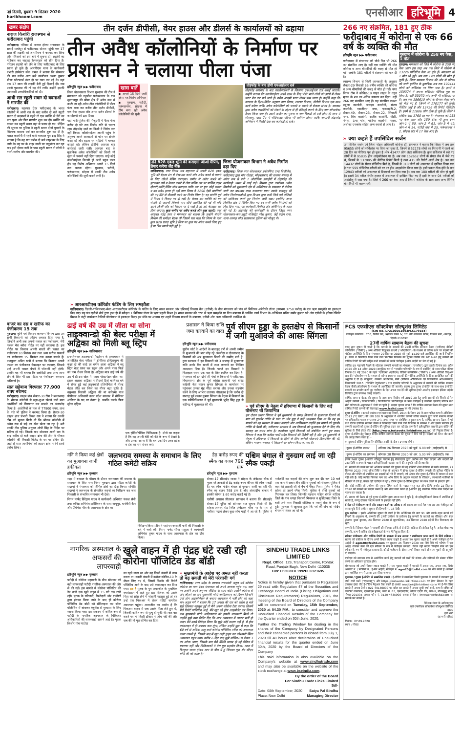नई दिल्ली, बुधवार 9 सितंबर 2020
haribhoomi.com
एनसीआर हरिभूमि 4
खबर संक्षेप
नाराज किशोरी राजस्थान से फरीदाबाद पहुंची
फरीदाबाद। परिवार से नाराज होकर राजस्थान के सवाई माधोपुर से फरीदाबाद स्टेशन पहुंची एक 17 साल की लड़की को आरपीएफ ने बरामद कर लिया और परिजनों को इस बारे में सूचना दी। लड़की का मेडिकल कर चाइल्ड हेल्पलाइन को सौंप दिया है। परिजन लड़की को लेने के लिए फरीदाबाद के लिए रवाना हो चुके हैं। आरपीएफ थाना के कार्यकारी प्रभारी इंस्पेक्टर स्वेत कमल ने बताया कि सोमवार की रात करीब आठ बजे कांस्टेबल अरुण कुमार मीणा प्लेटफार्म नंबर दो पर गस्त कर रहे थे। वहां एक 17 साल की लड़की बैठी हुई दिखाई दी। जब उससे पूछताछ की तो वह रोने लगी। उन्होंने इसकी जानकारी उच्चाधिकारियों को दी।
आधी रात स्कूटी सवार दो बदमाशों ने मारपीट की
फरीदाबाद। नहरपार ग्रेटर फरीदाबाद के भारत कॉलोनी में आधी रात के बाद करीब दो बजे स्कूटी सवार दो बदमाशों ने पहले तो एक व्यक्ति से डेरी का पता पूछा और फिर मारपीट शुरू कर दी। व्यक्ति को घायल कर स्कूटी सवार वहां से फरार हो गए। पीड़ित की सूचना पर पुलिस ने स्कूटी सवार दोनों युवकों के खिलाफ मामला दर्ज कर छानबीन शुरू कर दी है। भारत कालोनी में रहने वाले यशपाल पुत्र ब्रह्म सिंह ने बताया है कि वह रात करीब दो बजे लघुशंका के लिए जागे थे। वह घर के बाहर नाली पर लघुशंका कर रहा था। इसी दौरान गली के पास स्कूटी सवार दो लोगों ने गाली-गलौच और मारपीट की।
तीन दर्जन डीपीसी, वेयर हाउस और डीलर्स के कार्यालयों को ढहाया
तीन अवैध कॉलोनियों के निर्माण पर प्रशासन ने चलाया पीला पंजा
हरिभूमि न्यूज ▶▶ फरीदाबाद
जिला योजनाकार विभाग गुरुग्राम की टीम ने मंगलवार को तहसील फरूंखनगर के गांव सुल्तानपुर की सीमा क्षेत्र में अवैध रूप से काटी जा रही अवैध तीन कॉलोनियों में पीला पंजा चला कर करीब तीन दर्जन डीपीसी, एक वेयर हाउस और आधा दर्जन डीलर्स के कार्यालयों को ढहा दिया।
यहां भारी पुलिस की मौजूदगी में पीला पंजा करीब दो घंटे तक निर्बाध गति से चलता रहा। तोड़फोड़ दस्ते का किसी ने विरोध तक नहीं किया। कॉलोनाईजर अपनी पहुंच के अनुरुप अपने आकाओं से फोन पर संपर्क करते रहे और सड़क पर गाड़ियों में चक्कर काटते रहे। लेकिन डीटीपी आरएस बाट कार्रवाई जारी रखी। आरएस बाट के मुताबिक अवैध कॉलोनियों को किसी भी सूरत में पनपने नहीं दिया जाएगा। चाहे कोई कालोनाईजर कितनी ही ऊंची पहुंच वाला हो। यह विशेष अभियान अगले 15 दिनों तक चलता रहेगा। गुरुग्राम, पटौदी, फरूंखनगर, सोहना में उनकी टीम अवैध कॉलोनियों की सूची बनाने लगी है।
खास बातें
▪ अगले 15 दिनों जारी रहेगा यह विशेष अभियान
▪ गुरुग्राम, पटौदी, फरूंखनगर, सोहना में टीम बना रही अवैध कॉलोनियों की सूची
तोड़फोड़ के बाद होगी एफआईआर दर्ज
तोड़फोड़ कार्रवाई के बाद कालोनाईजरों के खिलाफ एफआईआर दर्ज कराई जाएगी। उन्होंने बताया कि कालोनाईजर अपने लाभ के लिए भोले भाले लोगों को झांसे में लेकर प्लाट बेच कर चले जाते हैं। गरीब आदमी प्लाट लेकर फंस जाता है। उन्होंने कहा कि सरकार के दिशा-निर्देश अनुसार नगर निगम, राजस्व विभाग, डीटीपी विभाग एक साथ कार्य करेगा ताकि अवैध कॉलोनियों को पनपने व काटने से रोकना संभव है। सरकार द्वारा अवैध कालोनियों को रोकने के उद्देश्य से ही रजिस्ट्री कराने के लिए नया सॉफ्टवेयर तैयार किया गया है। उसमें जमीन का पुराना व नया रिकार्ड तो दर्ज होगा ही साथ में सीएलयू, धारा 7ए में नोटिफाइड एरिया भी शामिल होगा। ताकि आगामी तोड़फोड़ अभियान में रिकॉर्ड देख कर कार्रवाई हो सके।
ननि 828 एकड़ भूमि की कराएगा जीओ मैपिंग, तैयार करेगा लैंड बैंक
गाजियाबाद। नगर निगम अब महानगर में अपनी 828 एकड़ भूमि की बेहतर ढंग से देखभाल करने और अवैध कब्जे से बचाने के लिए जीओ मैपिंग कराएगा। जमीन से अवैध कब्जे को हटवाकर उसे न केवल कब्जे में लेगा बल्कि उस पर पार्किंग,वाहर दीवारी,नर्सरी,वेंडिंग जोन बनाएगा ताकि उस पर पुनः कोई कब्जा न कर सके। इतना ही नहीं नगर निगम ने 1250 ऐसी संपत्तियों की नए सिरे से नीलामी करने का निर्णय लिया है। यह संपत्ति पूर्व में निगम ने किराए पर दी रखी है। केवल उस व्यक्ति को यह संपत्ति दी जाएगी जिसके नाम सीधे आवंटित की गई थी यदि उसने किसी और को किराए पर दे रखी है तो उसे बेदखल कर दिया जाएगा। कुछ जमीन पर अवैध कब्जे और कुछ खाली: नगर आयुक्त महेंद्र तंवर ने मंगलवार को बताया कि उन्होंने संपत्ति विभाग की समीक्षा बैठक ली जिसमें पता चला कि निगम के पास कुल 828 एकड़ भूमि है जिस पर कुछ पर अवैध कब्जे किए हुए हैं या फिर खाली पड़ी हुई है।
जिला योजनाकार विभाग ने अवैध निर्माण ढहा दिए
फरीदाबाद। जिला नगर योजनाकार इंफोर्समैन्ट एण्ड विजीलेंस, फरीदाबाद द्वारा गांव गोठड़ा, मोहबताबाद की राजस्व सम्पदा में अवैध रूप से बनी 7 औद्योगिक इकाईयों में तोड़फोड़ की कार्यवाही अमल में लाई गई। विभाग द्वारा उपरोक्त अवैध निर्माणों को शुरूआती दौर में अधिनियम के प्रावधान में नोटिस जारी कर बार-बार काम रूकवाया गया। उसके बावजूद भी अवैध निर्माणकर्ताओं द्वारा विभाग द्वारा जारी किये गये नोटिसों को दरकिनार करते हुए निर्माण जारी रखा। इसलिए आज नियंत्रित क्षेत्र में निर्मित किए गए इन सभी अवैध निर्माणों को गिरा दिया गया। यह कार्यवाही नियंत्रित क्षेत्र अधिनियम के तहत की गई है। तोड़फोड़ की कार्यवाही के दौरान जिला नगर योजनाकार-कम-ड्यूटी मजिस्ट्रेट नरेश कुमार, जेई प्रदीप राना, थाना अध्यक्ष धौज सतप्रकाश पुलिस बल मौजूद थे।
266 नए संक्रमित, 181 हुए ठीक
फरीदाबाद में कोरोना से एक 66 वर्ष के व्यक्ति की मौत
हरिभूमि न्यूज ▶▶ फरीदाबाद
फरीदाबाद में मंगलवार को चौथे दिन भी 266 नए संक्रमित आए है। वहीं एक व्यक्ति की मौत कोरोना व अन्य बीमारियों की वजह से मौत हो गई। जबकि 181 मरीजों ने संक्रमण को मात दी है।
स्वास्थ्य विभाग से मिली जानकारी के अनुसार सैक्टर-29 निवासी 66 वर्षीय व्यक्ति की कोरोना व अन्य बीमारियों की वजह से मौत हो गई। नगर निगम टीम ने कोविड-19 गाइड लाइन के तहत मृतक के शव का अंतिम संस्कार कर दिया। वहीं 266 नए संक्रमित आए हैं। यह संक्रमित क्रमशः डबुआ कालोनी, जवाहर कालोनी, संजय कालोनी, एसजीएम नगर, एनआईटी-2, सैक्टर-49, सैक्टर-23, सैक्टर-22, शिवाजी नगर, शिव कालोनी, राजीव कालोनी, गौंछी, नंगला, ऊंचा गांव, भाटिया कालोनी, पल्ला, अशोका एनक्लेव सहित अन्य स्थानों से आए है।
गुरुग्राम में कोरोना के 258 नए केस, 1 मौत
गुरुग्राम। मंगलवार को जिले में कोरोना के 258 नए केस आए। इस तरह अब तक जिले में कोरोना के 13726 पॉजिटिव केस आ चुके हैं। मंगलवार को 1 मौत भी हुई। अब तक 140 लोगों की मौत हो चुकी है। जिला स्वास्थ्य विभाग की ओर से रविवार को जारी बुलेटिन के मुताबिक अब तक 192444 लोगों को सर्विलांस पर लिया गया है। इनमें से 159374 ने अपना सर्विलांस पीरियड पूरा कर लिया है। वहीं 33070 लोग अभी भी सर्विलांस पर हैं। अब तक 186610 लोगों के सैम्पल लेकर जांच को भेजे गए हैं, जिनमें से 170177 की रिपोर्ट नेगेटिव आई है और 13726 की रिपोर्ट पॉजिटिव है। इनमें से 11806 लोग ठीक हो चुके हैं। जिले में एक्टिव केस 1760 रह गए हैं। मंगलवार को 258 नए केस आए और 159 ठीक भी हुए। इसमें जोन-1 में 50, जोन-2 में 61, जोन-3 में 49, जोन-4 में 54, पटौदी खंड में 25, फरूंखनगर में 2, सोहना खंड में 17 केस आए हैं।
» क्या कहते हैं उपसिविल सर्जन
उप सिविल सर्जन एवं जिला नोडल अधिकारी कोरोना डॉ. रामभगत ने बताया कि जिला में अब तक 95655 लोगो को सर्विलांस पर लिया जा चुका है, जिनमें से 52178 लोगों का निगरानी में रखने का 28 दिन का पीरियड पूरा हो चुका है। शेष 43477 लोग अंडर सर्विलांस हैं। कुल सर्विलांस में रखे गए लोगों में से 95835 होम आइसोलेशन पर हैं। अब तक 152652 लोगों के सैंपल लैब में भेजे गए थे, जिसमें से 137805 की नेगेटिव रिपोर्ट मिली है तथा 415 की रिपोर्ट आनी शेष है। अब तक 14432 लोगों के सैंपल पॉजिटिव मिले है, जिनमें से 310 लोगों को अस्पताल में दाखिल किया गया है तथा 999 पॉजिटिव मरीजों को घर पर होम आइसोलेट किया गया है। इसी प्रकार ठीक होने के बाद 12943 मरीजों को अस्पताल से डिस्चार्ज कर दिया गया है। अब तक 180 मरीजों की मौत हो चुकी है। इसमें 34 मरीज गंभीर हालत में अस्पताल में दाखिल किए गए हैं इसी के साथ 04 मरीजों को आईसीयू में रखा गया है। जिले में 266 नए केस आए हैं जिसमें कोरोना के साथ-साथ अन्य विभिन्न बीमारियों भी कारण रही।
» आरआरटीएस कॉरिडोर फंडिंग के लिए समझौता
गाजियाबाद। दिल्ली-गाजियाबाद-मेरठ आरआरटीएस कॉरिडोर के फंडिंग के लिए भारत सरकार और एशियाई विकास बैंक (एडीबी) के बीच मंगलवार को पांच सौ मिलियन अमेरिकी डॉलर (लगभग 3750 करोड़) के एक ऋण समझौते पर हस्ताक्षर किए गए। यह फंड एडीबी बोर्ड द्वारा हाल ही में स्वीकृत 1 बिलियन डॉलर के ऋण पहली किश्त है। भारत सरकार की तरफ से ऋण समझौते पर वित्त मंत्रालय में आर्थिक कार्य विभाग के अतिरिक्त सचिव समीर कुमार खरे और एडीबी के इंडिया रेसिडेंट मिशन के कंट्री डायरेक्टर केनिची योकोयामा ने हस्ताक्षर किए। इस मौके पर आवास एवं शहरी विकास मामलों के मंत्रालय, एडीबी और अन्य अधिकारी उपस्थित थे।
बाजरे का दस व खरीफ का पंजीकरण 15 तक
गुरुग्राम। कृषि एवं किसान कल्याण विभाग द्वारा उन सभी किसानों को अंतिम अवसर दिया गया है, जिन्होंने अभी तक अपनी फसल का पंजीकरण, मेरी फसल मेरा ब्यौरा पोर्टल पर नहीं करवाया है। इस पोर्टल पर किसान अपनी बाजरे की फसल का पंजीकरण 10 सितंबर तक तथा अन्य खरीफ फसलों का पंजीकरण 15 सितंबर तक करवा सकते हैं। उपायुक्त अमित खत्री ने बताया कि किसान अपनी फसल का पंजीकरण वेबसाइट पर करवाएं, जिससे उन्हें अपनी फसल बेचने में परेशानी नहीं होगी। उन्होंने यह भी बताया कि सबसिडी तथा अन्य लाभ लेने के लिए भी इस पोर्टल पर पंजीकरण करवाना अनिवार्य है।
सात सट्टेबाज गिरफ्तार 77,900 रुपए बरामद
फरीदाबाद। क्राइम ब्रांच सेक्टर-30 टीम ने बल्लभगढ़ के भीकम कॉलोनी से सट्टा-जुआ खेलने वाले सात आरोपियों को गिरफ्तार कर मामले का भंडाफोड़ किया है। आरोपियों के पास से 77900 रुपए, ताश के पत्ते भी पुलिस ने बरामद किया है। सेक्टर-30 क्राइम ब्रांच प्रभारी विमल राय ने बताया कि उनकी टीम को सूचना मिली थी कि भीकम कॉलोनी में अवैध रूप से सट्टे का खेल खेला जा रहा है अरी उनकी टीम पुलिस अधुक्त ओपी सिंह के निर्देश पर सक्रिय हो गई। जिसके बाद सोमवार आधी रात के बाद करीब दो बजे क्राइम ब्रांच की टीम ने भीकम कॉलोनी की निवासी विजेंद्र के घर पर दबिश दी। जहां से सात आरोपियों को क्राइम ब्रांच ने रंगे हाथों दबोच लिया।
ढाई वर्ष की उम्र में जीता था सोना
ताइक्वान्डो की बेल्ट परीक्षा में अद्विका को मिली ब्लू स्ट्रिप
हरिभूमि न्यूज ▶▶ गाजियाबाद
इन्टरनेशनल ताइक्वान्डो फैडरेशन के तत्वावधान में आयोजित बेल्ट परीक्षा में डीपीएस इन्दिरापुरम की कक्षा दो की साढे छः वर्षीय छात्रा अद्विका ने ब्लू स्ट्रिप बेल्ट प्राप्त कर स्कूल और अपने माता पिता का नाम रोशन किया है। अद्विका मात्र ढाई वर्ष की उम्र में ही इस खेल में पहला गोल्डमेडल जीता था। इसके अलावा अद्विका ने पिछले दिनो बालिका वर्ग में संपन्न हुई कई ताइक्वांडो प्रतियोगिता में गोल्ड मेडल जीत कर जिले का गौरव बढ़ा चुकी है। वसुन्धरा निवासी अद्विका की मां करिश्मा पाल पीसीएस अधिकारी उत्तर प्रदेश सरकार में सीनियर ऑडिटर के पद पर तैनात है, जबकि उसके पिता सुरेन्द्र दहिया
एक होमियोपैथिक चिकित्सक है। दोनो का कहना है कि वह अपनी बेटी को बेटे के रूप में देखते है और उनका सपना है कि वह एक दिन उत्तर प्रदेश व देश का नाम रोशन करे।
प्रशासन ने किया राशि जमा करवाने का वादा
पूर्व सीएम हुड्डा के हस्तक्षेप से किसानों में जगी मुआवजे की आसः सिंगला
हरिभूमि न्यूज ▶▶ फरीदाबाद
सुप्रीम कोर्ट के आदेशों के बावजूद वर्षों से अपनी जमीन के मुआवजे की बाट जोह रहे अजरौंदा व दौलताबाद के किसानों को अब मुआवजा मिलने की उम्मीद बंधी है। हुडा प्रशासन ने इन किसानों को 3 सप्ताह में मुआवजा राशि उनके बैंक खातों में जमा करवाने का लिखित आश्वासन दिया है। जिसके चलते इन किसानों ने फिलहाल धरना एक माह के लिए स्थगित कर दिया है। मंगलवार को इन दोनों ही गांवों के किसानों ने फरीदाबाद विधानसभा क्षेत्र के पूर्व कांग्रेस प्रत्याशी एवं वरिष्ठ कांग्रेसी नेता लखन कुमार सिंगला के कार्यालय पर पहुंचकर उनका मुंह मीठा कराया और उनका सहयोग करने के लिए आभार जताया। गौरतलब है कि करीब दो सप्ताह पूर्व लखन कुमार सिंगला के नेतृत्व में किसानों के एक प्रतिनिधिमंडल ने पूर्व मुख्यमंत्री भूपेंद्र सिंह हुड्डा से चंडीगढ़ में मुलाकात की थी।
» पूर्व सीएम के नेतृत्व में हरियाणा में किसानों के लिए कई योजनाए थीं क्रियान्वित
इस दौरान लखन सिंगला ने पूर्व मुख्यमंत्री के समक्ष किसानों के मुआवजा दिलाने की मांग को पुरजोर तरीके से रखा था और हुड्डा ने उन्हें आश्वासन दिया था कि वह इस मामले को वह सरकार के समक्ष उठाएंगे और आखिरकार उन्होंने इस मामले को पुरजोर तरीके से पैरवी की, नतीजतन प्रशासन ने अब किसानों को मुआवजा देने के लिए तीन सप्ताह का समय मांगा है। कार्यालय पहुंचे किसानों को संबोधित करते हुए लखन सिंगला ने कहा कि कांग्रेस पार्टी सदैव किसानों की हितैषी रही है और पूर्व मुख्यमंत्री के नेतृत्व में हरियाणा में किसानों के हितों के लिए अनेकों योजनाएं क्रियान्वित की थी, लेकिन भाजपा सरकार में किसानों का शोषण किया जा रहा है।
ननि ने किया कई क्षेत्रों का मुआयना जानी हकीकत
जलभराव समस्या के समाधान के लिए गठित कमेटी सक्रिय
हरिभूमि न्यूज ▶▶ गुरुग्राम
शहर में बरसात के मौसम के दौरान जलभराव की समस्या के समाधान के लिए नगर निगम गुरुग्राम द्वारा गठित कमेटी के सदस्यों ने मंगलवार को विभिन्न क्षेत्रों का दौरा किया। समिति सदस्यों ने जलभराव के संभावित स्थानों का निरीक्षण कर जल निकासी के संभावित समाधान भी देखे।
निगम पार्षद विरेंद्राय यादव ने कार्यकारी अभियंता पंकज सैनी तथा कनिष्ठ अभियंता हरीकिशन के साथ नाथूपुर, धनचिरी कैंप और एंबियंस मॉल के आसपास के क्षेत्र का
निरीक्षण किया। टीम ने यहां पर बरसाती पानी की निकासी के बारे में चर्चा की। निगम पार्षद सीमा पाहूजा ने कार्यकारी अभियंता तुषार यादव के साथ आसपास के क्षेत्र का दौरा किया।
डेढ़ करोड़ रुपए की स्मैक का वजन 798 ग्राम
पश्चिम बंगाल से गुरुग्राम लाई जा रही स्मैक पकड़ी
हरिभूमि न्यूज ▶▶ गुरुग्राम
सेक्टर-17 सीआईए शाखा ने सोहना के अंबेडकर चौक से गुजर रहे तस्करों से डेढ़ करोड़ रुपए कीमत की स्मैक पकड़ी है। यह स्मैक पश्चिम बंगाल से गुरुग्राम लायी जा रही थी। स्मैक का वजन 798 ग्राम है और अंतराष्ट्रीय बाजार में इसकी कीमत 1.60 करोड़ बताई गई है।
एसीपी अपराध प्रीतपाल सांगवान ने बताया कि सीआईए सेक्टर-17 यूनिट को सोमवार रात सूचना मिली थी कि सोहना-अलवर रोड स्थित अंबेडकर चौक पर के पास से नशीला पदार्थ लेकर कुछ लोग गाड़ी में आ रहे हैं। पुलिस ने नाकेबंदी कर वाहनों की जांच शुरू कर दी। रात 10 बजे एक कार में सवार तीन संदिग्ध युवकों को रोककर पुलिस ने कार की तलाशी ली तो बैग में पैकेट मिला। पुलिस ने पैकेट खोला तो उसमें स्मैक मिली। पुलिस ने तीनों युवकों को गिरफ्तार कर लिया। जिनकी पहचान पश्चिम बंगाल नादिया जिले के गांव धपड़ा निवासी मिनरूल व मुर्शिदाबाद जिले के बली अचे नगर निवासी मोजिबर व मजनूं शेख के रूप में हुई। पूछताछ में खुलासा हुआ कि नशे की खेप को पश्चिम बंगाल से लेकर आ रहे थे।
नागरिक अस्पताल के अफसरों की लापरवाही
खुले वाहन में ही पंद्रह घंटे रखी रही कोरोना पॉजिटिव डेड बॉडी
हरिभूमि न्यूज ▶▶ गुरुग्राम
पटौदी में कोरोना महामारी के बीच सोमवार को बड़ी लापरवाही पटौदी नागरिक अस्पताल की ओर से की गई। इस मामले में कोरोना पॉजिटिव की डेड बाडी एक खुले वाहन में 15 घंटे तक रखी रही। मृतक के परिजनों, रिश्तेदारों और ग्रामीणों द्वारा हंगामा किया जाने के बाद ही कोरोना पॉजिटिव डेड बॉडी को सेनिटाइज कर ब्लैक पॉलीथिन में बांधकर एंबुलेंस से गुरुग्राम के लिए रवाना किया गया। इस प्रकरण में कथित रूप से पटौदी के नागरिक अस्पताल के चिकित्सा अधिकारियों की लापरवाही सामने आई है। मृतक किशोर गांव पाटोदा
का रहने वाला था और वह किसी कंपनी में काम करता था। उनकी कंपनी में करोना कोविड-19 के सेंपल लिए गए थे, जिसमें किशोर की रिपोर्ट पॉजिटिव आने के बाद उसे क्वारंटाइन कर दिया गया। हद है मृतक के पुत्र अमरजीत के मुताबिक क्वारंटाइन में रहते हुए छह सितंबर को उसके पिता को सांस लेने में परेशानी महसूस हुई तो वह उन्हें एक पिकअप में लेकर पटौदी नागरिक अस्पताल पहुंचा। अमरजीत का आरोप है कि पिकअप वाहन में जब उसके पिता लेटे हुए थे, जिनकी कथित रूप से मृत्यु हो चुकी थी। बार-बार कहने पर भी किसी डॉक्टर ने जांच नहीं की और जब की तो मृत घोषित कर दिया।
» मुख्यमंत्री के आदेश पर अमल नहीं करता तो बढ़ सकती थी मेरी परेशानीः गर्ग
गाजियाबाद। उत्तर प्रदेश के स्वास्थ्य राज्यमंत्री अतुल गर्ग कोरोना कोरोना का मात देकर मंगलवार को अपने आवास पहुंच गए। जहां पर उन्होंने अपने अनुभव मीडिया के साथ बांटे। उन्होंने कोरोना से जंग जीतने का श्रेय मुख्यमंत्री योगी आदित्यनाथ को दिया। जिन्होंने उन्हें होम आइसोलेशन के बजाय अस्पताल में भर्ती होने को कहा था। अतुल गर्ग ने बताया कि 17 अगस्त की रात को करीब 8 बजे मुझे दिक्कत महसूस हुई तो मैंने अपना कोरोना टेस्ट कराया जिसमें मेरी रिपोर्ट पॉजिटिव आई, मैंने खुद को होम आइसोलेट कर लिया। जब मुख्यमंत्री योगी आदित्यनाथ को इसकी जानकारी मिली तो उन्होंने मुझे स्पष्ट निर्देश दिए कि आप अस्पताल में जाकर भर्ती हो जाए। मैंने उनसे निवेदन किया कि मुझे कोई लक्षण नहीं है, मैं होम क्वांरटाइन में ही उपचार करा लूंगा, लेकिन उन्होंने मुझ से कहा कि 60 वर्ष से अधिक आयु वाले कोरोना पॉजिटिव मरीज को अस्पताल जाना जरूरी है, जिसके बाद मैं खुद गाड़ी ड्राइव कर कौशाम्बी स्थित अस्पताल पहुंच गया। करीब 6 दिन बाद मुझे कोविड-19 लेवल 3 का अटैक आया, जिसके बाद मेरी स्थिति खराब हो गई लेकिन मैं घबराया नहीं और चिकित्सकों ने मेरा पूरा सहयोग किया। आज मैं बिल्कुल स्वस्थ होकर आप के बीच में हूं जिसका पूरा श्रेय सीएम योगी जी को जाता है।
SINDHU TRADE LINKS LIMITED
Regd. Office: 129, Transport Centre, Rohtak Road, Punjabi Bagh, New Delhi -110035
CIN: L63020DL1992PLC121695
NOTICE
Notice is hereby given that pursuant to Regulation 29 read with Regulation 47 of the Securities and Exchange Board of India (Listing Obligations and Disclosure Requirements) Regulations, 2015, the meeting of the Board of Directors of the Company will be convened on Tuesday, 15th September, 2020 at 04.30 P.M., to consider and approve the Unaudited Financial Results of the Company for the Quarter ended on 30th June, 2020.
Further the Trading Window for dealing in the shares of the Company by Designated Persons and their connected persons is closed from July 1, 2020 till 48 hours after declaration of Unaudited financial results for the quarter ended on June 30th, 2020 by the Board of Directors of the Company
This said information is also available on the Company's website at www.sindhutrade.com and may also be available on the website of the stock exchange at www.bseindia.com.
By the order of the Board
For Sindhu Trade Links Limited
Sd/-
Date: 08th September, 2020
Place: New Delhi Satya Pal Sindhu
Managing Director
FCS एफसीएस सॉफ्टवेयर सोल्यूशंस लिमिटेड
(CIN No. L72100DL1993PLC179154)
पंजीकृत कार्यालय : 205, डितीय तल, अग्रवाल चेम्बर IV, 27, वीर सावरकर ब्लॉक, विकास मार्ग, शकरपुर, दिल्ली-110092
27वीं वार्षिक सामान्य बैठक की सूचना
एतद् द्वारा सूचना दी जाती है कि कम्पनी के सदस्यों की 27वीं वार्षिक सामान्य बैठक (एजीएम) वीडियो कॉन्फ्रेंसिंग ("वीसी") / अन्य ऑडियो विजुअल साधनों ("ओएवीएम") के माध्यम से कॉमन स्थल पर सदस्यों की भौतिक उपस्थिति के बिना मंगलवार 29 सितम्बर 2020 को पूर्वा. 11.00 बजे आयोजित की जानी निर्धारित है। बैठक में निष्पादित किये जाने वाले निर्धारित बिजनेस की सूचना वित्तीय वर्ष 2019-20 हेतु कम्पनी की वार्षिक रिपोर्ट की प्रति सहित सभी सदस्यों को उनके पंजीकृत ई-मेल आईडी पर भेज दी गई है।
कोविड-19 महामारी फैलने के मद्देनजर कम्पनी मामलों का मंत्रालय ("एमसीए") द्वारा इसके दिनांक 08 अप्रैल 2020 और 13 अप्रैल 2020 (सामूहिक रूप से "एमसीए परिपत्रों" के रूप में संदर्भित) के साथ पठित परिपत्र दिनांक 05 मई 2020 के तहत "एजीएम" (एजीएम) वीडियो कॉन्फ्रेंसिंग ("वीसी") / अन्य ऑडियो विजुअल साधनों ("ओएवीएम") के माध्यम से कॉमन स्थल पर सदस्यों की भौतिक उपस्थिति के बिना आयोजित करने की अनुमति दे दी है। तदनुसार, कम्पनी अधिनियम, सेबी (लिस्टिंग ऑब्लिगेशन एवं डिस्क्लोजर आवश्यकताएं) नियमावली 2015 ("लिस्टिंग रेगुलेशन्स") तथा एमसीए परिपत्रों के अनुपालन में कम्पनी की वार्षिक सामान्य बैठक वीसी/ओएवीएम के माध्यम से आयोजित की जाएगी। सदस्य द्वारा दूरस्थ ई-वोटिंग के साथ-साथ ई-वोटिंग प्रणाली का उपयोग करते हुए एजीएम के दिन अपना मत देने की सुविधा हमारे आरटीए इनटाइम इंडिया प्राईवेट लिमिटेड द्वारा उपलब्ध कराई जाएगी।
वार्षिक सामान्य बैठक की सूचना के साथ साथ वित्तीय वर्ष 2019-20 हेतु सभी सदस्यों को जिनके ई-मेल आईडी कम्पनी / डिपाजिटरीज / डिपाजिटरीज पार्टिसिपेंट्स के पास पंजीकृत हैं उपरोक्त एमसीए परिपत्र तथा सेबी परिपत्र के अनुपालन में भेजी जा चुकी है। सदस्य कृपया ध्यान दें कि वार्षिक सामान्य बैठक की सूचना तथा वार्षिक रिपोर्ट कम्पनी की वेबसाइट www.fcsltd.com पर भी उपलब्ध है।
दूरस्थ ई-वोटिंग : कम्पनी (प्रबंधन एवं प्रशासन) नियमों, 2014 के नियम 20 के साथ पठित कम्पनी अधिनियम 2013 ("द एक्ट") की धारा 108 के अनुपालन में भारतीय कम्पनी सचिव संस्थान द्वारा जारी सामान्य बैठकों पर सचिवालीय मानक ("एसएस-2"), समय-समय पर संशोधित अनुसार कम्पनी, वार्षिक सामान्य बैठक से पूर्व तथा दौरान एजीएम सामान्य बैठक में निष्पादित किये जाने वाले बिजनेस के सम्बन्ध में और इसके प्रयोजन हेतु कम्पनी सदस्यों को दूरस्थ ई-वोटिंग की सुविधा प्रदान कर रही है। कम्पनी ने इलैक्ट्रॉनिक साधनों द्वारा वोटिंग की सुविधा के लिये ईन्टर वोट (http://www.instavote.linkintime.co.in) को नियुक्त किया है। दूरस्थ ई-वोटिंग हेतु विस्तृत निर्देश वार्षिक सामान्य बैठक की सूचना में दिये गये हैं। सदस्यों को निम्न नोट करने का आग्रह किया जाता है :-
ए. दूरस्थ ई-वोटिंग सुविधा निम्नलिखित अवधि के दौरान उपलब्ध होगी :
| दूरस्थ ई-वोटिंग प्रारम्भ | शनिवार 26 सितम्बर 2020 को पूर्वा. 9.00 बजे (आईएसटी) से |
| दूरस्थ ई-वोटिंग का समापन | सोमवार 28 सितम्बर 2020 को अप. 5.00 बजे (आईएसटी) तक |
इसके पश्चात दूरस्थ ई-वोटिंग मॉड्यूल मतदान हेतु सेवाप्रदाता द्वारा अयोग्य कर दिया जाएगा और सदस्यों को उक्त तिथि व समय के पश्चात इलैक्ट्रॉनिकली मतदान करने की अनुमति नहीं दी जाएगी;
बी. सदस्यों की उनके मत को अधिकार कम्पनी की चुकता की गई इक्विटी शेयर कैपिटल में उनके मंगलवार, 22 सितम्बर 2020 ("कट-ऑफ तिथि") शेयर के अनुपात में होगा। दूरस्थ ई-वोटिंग प्रणाली की सुविधा मीटिंग के दौरान और मीटिंग में उपस्थित उन सदस्यों को भी दी जाएगी, जो अपना वोट दूरस्थ ई-वोटिंग के माध्यम से डाल नहीं सके हैं। कोई व्यक्ति जिसका नाम कट ऑफ तिथि के अनुसार सदस्यों के रजिस्टर / लाभकारी मालिकों के रजिस्टर में दर्ज है, केवल वही एजीएम से पूर्व / दौरान दूरस्थ ई-वोटिंग सुविधा का लाभ उठाने के हकदार होंगे।
सी. कोई व्यक्ति जो एजीएम की सूचना प्रेषित करने के पश्चात परन्तु कट ऑफ तिथि अर्थात 22 सितम्बर 2020 को कम्पनी का सदस्य बनता है और शेयरधारण करता है ई-वोटिंग हेतु उपरोक्त वर्णित उन्नत निर्देशों का पालन कर सकता है।
डी. सदस्य जो बैठक से पूर्व दूरस्थ ई-वोटिंग द्वारा अपना मत दे चुके हैं, वो इलैक्ट्रॉनिकली बैठक में उपस्थित हो सकते हैं, परन्तु दोबारा मतदान करने के हकदार नहीं होंगे।
ई मेल पते पंजीकरण करने और अद्यतन करने का तरीका : जो सदस्य अपना ई-मेल पता अब तक पंजीकृत नहीं करवा चुके हैं वे एजीएम सूचना की टिप्पणी सं. 16 देखें।
बुक क्लोजर : इसके अतिरिक्त सूचना दी जाती है कि अधिनियम की धारा 91 और उसके तहत बनाये गये नियमों के अनुसरण में, कम्पनी की 27वीं एजीएम के प्रयोजन हेतु कम्पनी के सदस्यों का रजिस्टर और शेयर ट्रांसफर बुक्स बुधवार, 23 सितम्बर 2020 से बृहस्पतिवार, 24 सितम्बर 2020 (दोनों दिन मिलाकर) बंद रहेंगे।
कम्पनी के निदेशक मंडल ने पारदर्शी और निष्पक्ष तरीके से ई-वोटिंग प्रक्रिया की संवीक्षा हेतु मै. अरोड़ा शेखर एंड कम्पनी, कम्पनी सचिव को संवीक्षाकर्ता के रूप में नियुक्त किया है।
स्पीकर पंजीकरण और वार्षिक रिपोर्ट के सम्बन्ध में प्रश्न उठाना / स्पष्टीकरण प्राप्त करने के लिये प्रक्रिया : सदस्य जो एजीएम के दौरान अपने विचार रखना चाहते हैं अथवा प्रश्न पूछना चाहते हैं वे अपने पंजीकृत ई-मेल आईडी से agm20@fcsltd.com पर शुक्रवार 25 सितम्बर 2020 तक नीचे दिये गये परिपत्र में एक आग्रह भेजकर स्वयं को एक स्पीकर के रूप में पंजीकृत करवाएं। केवल वही सदस्य जिन्होंने स्वयं को एक स्पीकर के रूप में पंजीकृत करवाया है, को ही एजीएम के दौरान अपने विचार रखने और प्रश्न पूछने की अनुमति दी जाएगी।
एजीएम को सामान्य रूप से आयोजित करने हेतु कम्पनी को प्रश्नों की संख्या और स्पीकरों की संख्या सीमित करने का अधिकार सुरक्षित होगा।
शेयरधारक जो अपने विचार रखना चाहते हैं / प्रश्न पूछना चाहते हैं एतदसे में अपना प्रश्न, अपना नाम, डिमैट अकाउंट नं. / फोलियो नं., ई-मेल आईडी, मोबाइल नं. agm20@fcsltd.com पर भेज सकते हैं। कम्पनी द्वारा यथोचित रूप से उनका उत्तर दिया जाएगा।
पूछताछ / दूरस्थ ई-वोटिंग से सम्बन्धित मामले : ई-वोटिंग से सम्बन्धित किसी पूछताछ के मामले में बारम्बार पूछे जाने वाले प्रश्नों ("एफएक्यू") और https://instavote.linkintime.co.in पर हैल्प सैक्शन के तहत उपलब्ध इंस्टा वोट ई-वोटिंग मैनुअल देख सकते हैं अथवा enotices@linkintime.co.in पर ई-मेल लिख सकते हैं अथवा टेली : 022 49186000 पर कॉल कर सकते हैं अथवा सुश्री हर्षा शर्मा, कम्पनी सचिव को कार्पोरेट कार्यालय, एफसीएस हाउस, प्लाट नं. 83, एनएसईजैड, नोएडा दादरी रोड, फेज-II, गौतमबुद्ध नगर, नोएडा-201305 अथवा फोन नं. 0120-4635900 अथवा ई-मेल : investors@fcsltd.com पर सम्पर्क कर सकते हैं।
निदेशक मंडल के आदेशानुसार
कृते एफसीएस सॉफ्टवेयर सोल्यूशंस लिमिटेड
हस्ता/
हर्षा शर्मा
(कम्पनी सचिव)
दिनांक : 07.09.2020
स्थान : नोएडा